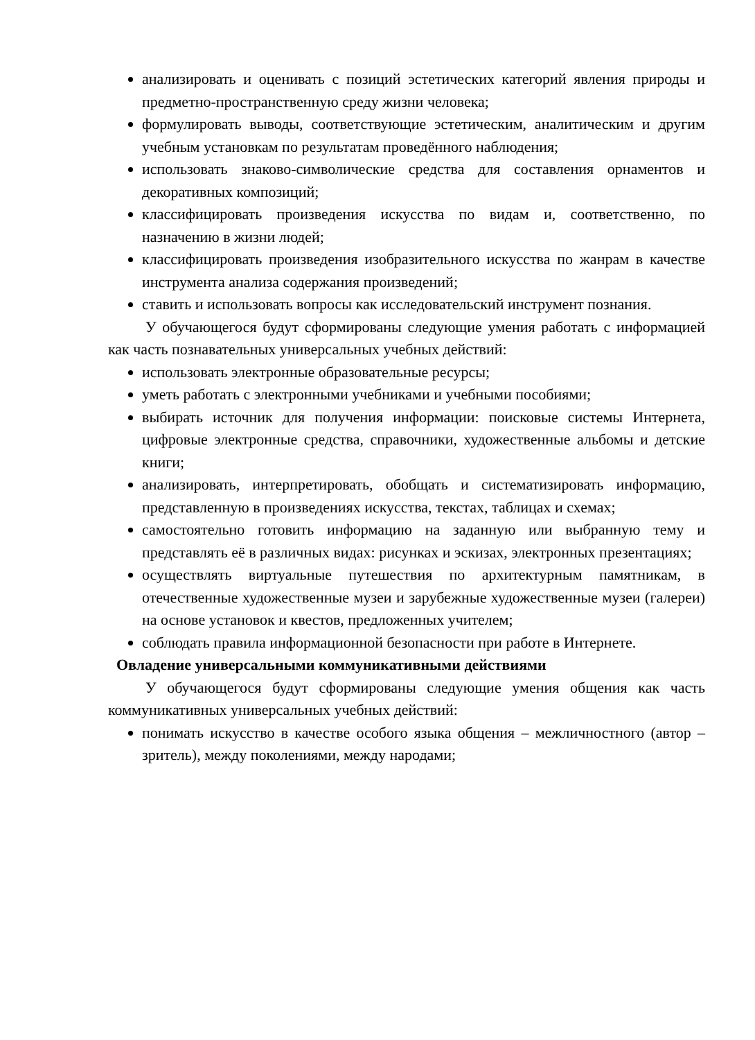анализировать и оценивать с позиций эстетических категорий явления природы и предметно-пространственную среду жизни человека;
формулировать выводы, соответствующие эстетическим, аналитическим и другим учебным установкам по результатам проведённого наблюдения;
использовать знаково-символические средства для составления орнаментов и декоративных композиций;
классифицировать произведения искусства по видам и, соответственно, по назначению в жизни людей;
классифицировать произведения изобразительного искусства по жанрам в качестве инструмента анализа содержания произведений;
ставить и использовать вопросы как исследовательский инструмент познания.
У обучающегося будут сформированы следующие умения работать с информацией как часть познавательных универсальных учебных действий:
использовать электронные образовательные ресурсы;
уметь работать с электронными учебниками и учебными пособиями;
выбирать источник для получения информации: поисковые системы Интернета, цифровые электронные средства, справочники, художественные альбомы и детские книги;
анализировать, интерпретировать, обобщать и систематизировать информацию, представленную в произведениях искусства, текстах, таблицах и схемах;
самостоятельно готовить информацию на заданную или выбранную тему и представлять её в различных видах: рисунках и эскизах, электронных презентациях;
осуществлять виртуальные путешествия по архитектурным памятникам, в отечественные художественные музеи и зарубежные художественные музеи (галереи) на основе установок и квестов, предложенных учителем;
соблюдать правила информационной безопасности при работе в Интернете.
Овладение универсальными коммуникативными действиями
У обучающегося будут сформированы следующие умения общения как часть коммуникативных универсальных учебных действий:
понимать искусство в качестве особого языка общения – межличностного (автор – зритель), между поколениями, между народами;